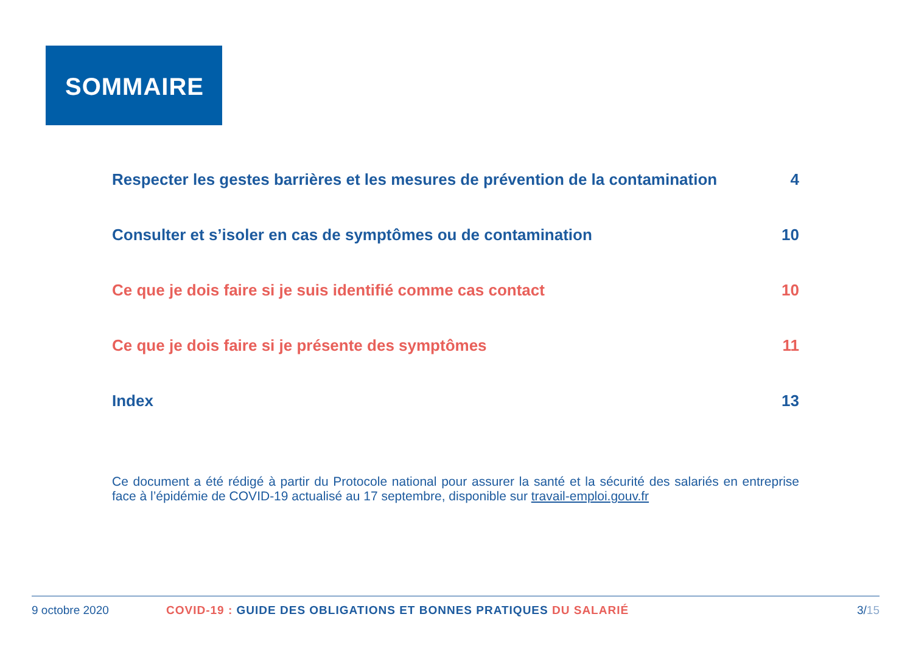SOMMAIRE
Respecter les gestes barrières et les mesures de prévention de la contamination 4
Consulter et s’isoler en cas de symptômes ou de contamination 10
Ce que je dois faire si je suis identifié comme cas contact 10
Ce que je dois faire si je présente des symptômes 11
Index 13
Ce document a été rédigé à partir du Protocole national pour assurer la santé et la sécurité des salariés en entreprise face à l’épidémie de COVID-19 actualisé au 17 septembre, disponible sur travail-emploi.gouv.fr
9 octobre 2020 COVID-19 : GUIDE DES OBLIGATIONS ET BONNES PRATIQUES DU SALARIÉ 3/15